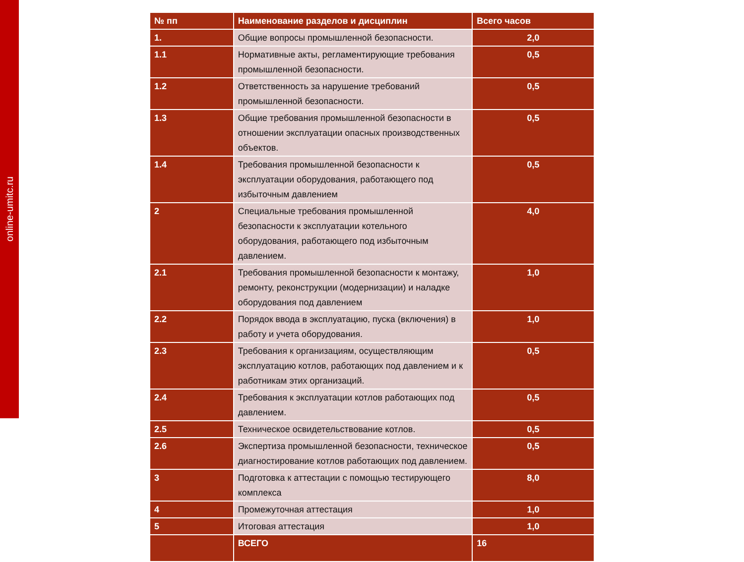online-umitc.ru
| № пп | Наименование разделов и дисциплин | Всего часов |
| --- | --- | --- |
| 1. | Общие вопросы промышленной безопасности. | 2,0 |
| 1.1 | Нормативные акты, регламентирующие требования промышленной безопасности. | 0,5 |
| 1.2 | Ответственность за нарушение требований промышленной безопасности. | 0,5 |
| 1.3 | Общие требования промышленной безопасности в отношении эксплуатации опасных производственных объектов. | 0,5 |
| 1.4 | Требования промышленной безопасности к эксплуатации оборудования, работающего под избыточным давлением | 0,5 |
| 2 | Специальные требования промышленной безопасности к эксплуатации котельного оборудования, работающего под избыточным давлением. | 4,0 |
| 2.1 | Требования промышленной безопасности к монтажу, ремонту, реконструкции (модернизации) и наладке оборудования под давлением | 1,0 |
| 2.2 | Порядок ввода в эксплуатацию, пуска (включения) в работу и учета оборудования. | 1,0 |
| 2.3 | Требования к организациям, осуществляющим эксплуатацию котлов, работающих под давлением и к работникам этих организаций. | 0,5 |
| 2.4 | Требования к эксплуатации котлов работающих под давлением. | 0,5 |
| 2.5 | Техническое освидетельствование котлов. | 0,5 |
| 2.6 | Экспертиза промышленной безопасности, техническое диагностирование котлов работающих под давлением. | 0,5 |
| 3 | Подготовка к аттестации с помощью тестирующего комплекса | 8,0 |
| 4 | Промежуточная аттестация | 1,0 |
| 5 | Итоговая аттестация | 1,0 |
| | ВСЕГО | 16 |